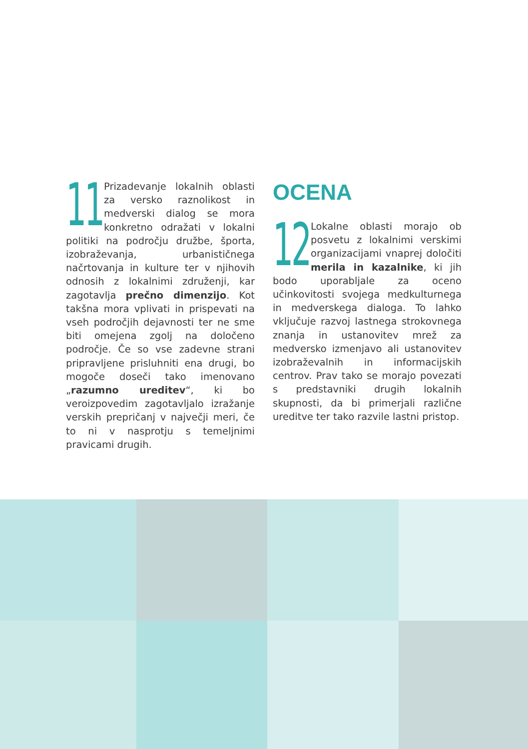11
Prizadevanje lokalnih oblasti za versko raznolikost in medverski dialog se mora konkretno odražati v lokalni politiki na področju družbe, športa, izobraževanja, urbanističnega načrtovanja in kulture ter v njihovih odnosih z lokalnimi združenji, kar zagotavlja prečno dimenzijo. Kot takšna mora vplivati in prispevati na vseh področjih dejavnosti ter ne sme biti omejena zgolj na določeno področje. Če so vse zadevne strani pripravljene prisluhniti ena drugi, bo mogoče doseči tako imenovano „razumno ureditev“, ki bo veroizpovedim zagotavljalo izražanje verskih prepričanj v največji meri, če to ni v nasprotju s temeljnimi pravicami drugih.
OCENA
12
Lokalne oblasti morajo ob posvetu z lokalnimi verskimi organizacijami vnaprej določiti merila in kazalnike, ki jih bodo uporabljale za oceno učinkovitosti svojega medkulturnega in medverskega dialoga. To lahko vključuje razvoj lastnega strokovnega znanja in ustanovitev mrež za medversko izmenjavo ali ustanovitev izobraževalnih in informacijskih centrov. Prav tako se morajo povezati s predstavniki drugih lokalnih skupnosti, da bi primerjali različne ureditve ter tako razvile lastni pristop.